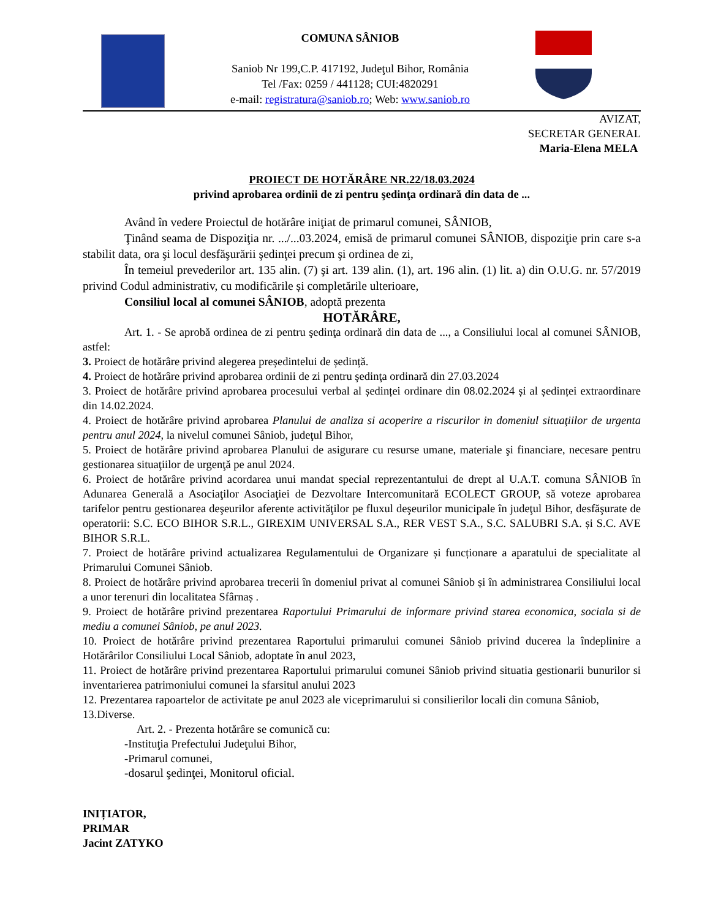COMUNA SÂNIOB
Saniob Nr 199,C.P. 417192, Judeţul Bihor, România
Tel /Fax: 0259 / 441128; CUI:4820291
e-mail: registratura@saniob.ro; Web: www.saniob.ro
AVIZAT,
SECRETAR GENERAL
Maria-Elena MELA
PROIECT DE HOTĂRÂRE NR.22/18.03.2024
privind aprobarea ordinii de zi pentru şedinţa ordinară din data de ...
Având în vedere Proiectul de hotărâre iniţiat de primarul comunei, SÂNIOB,
Ţinând seama de Dispoziţia nr. .../...03.2024, emisă de primarul comunei SÂNIOB, dispoziţie prin care s-a stabilit data, ora şi locul desfăşurării şedinţei precum şi ordinea de zi,
În temeiul prevederilor art. 135 alin. (7) şi art. 139 alin. (1), art. 196 alin. (1) lit. a) din O.U.G. nr. 57/2019 privind Codul administrativ, cu modificările și completările ulterioare,
Consiliul local al comunei SÂNIOB, adoptă prezenta
HOTĂRÂRE,
Art. 1. - Se aprobă ordinea de zi pentru şedinţa ordinară din data de ..., a Consiliului local al comunei SÂNIOB, astfel:
3. Proiect de hotărâre privind alegerea președintelui de ședință.
4. Proiect de hotărâre privind aprobarea ordinii de zi pentru şedinţa ordinară din 27.03.2024
3. Proiect de hotărâre privind aprobarea procesului verbal al ședinței ordinare din 08.02.2024 și al ședinței extraordinare din 14.02.2024.
4. Proiect de hotărâre privind aprobarea Planului de analiza si acoperire a riscurilor in domeniul situaţiilor de urgenta pentru anul 2024, la nivelul comunei Sâniob, judeţul Bihor,
5. Proiect de hotărâre privind aprobarea Planului de asigurare cu resurse umane, materiale şi financiare, necesare pentru gestionarea situaţiilor de urgenţă pe anul 2024.
6. Proiect de hotărâre privind acordarea unui mandat special reprezentantului de drept al U.A.T. comuna SÂNIOB în Adunarea Generală a Asociaţilor Asociaţiei de Dezvoltare Intercomunitară ECOLECT GROUP, să voteze aprobarea tarifelor pentru gestionarea deşeurilor aferente activităţilor pe fluxul deşeurilor municipale în judeţul Bihor, desfăşurate de operatorii: S.C. ECO BIHOR S.R.L., GIREXIM UNIVERSAL S.A., RER VEST S.A., S.C. SALUBRI S.A. și S.C. AVE BIHOR S.R.L.
7. Proiect de hotărâre privind actualizarea Regulamentului de Organizare și funcționare a aparatului de specialitate al Primarului Comunei Sâniob.
8. Proiect de hotărâre privind aprobarea trecerii în domeniul privat al comunei Sâniob și în administrarea Consiliului local a unor terenuri din localitatea Sfârnaș .
9. Proiect de hotărâre privind prezentarea Raportului Primarului de informare privind starea economica, sociala si de mediu a comunei Sâniob, pe anul 2023.
10. Proiect de hotărâre privind prezentarea Raportului primarului comunei Sâniob privind ducerea la îndeplinire a Hotărârilor Consiliului Local Sâniob, adoptate în anul 2023,
11. Proiect de hotărâre privind prezentarea Raportului primarului comunei Sâniob privind situatia gestionarii bunurilor si inventarierea patrimoniului comunei la sfarsitul anului 2023
12. Prezentarea rapoartelor de activitate pe anul 2023 ale viceprimarului si consilierilor locali din comuna Sâniob,
13.Diverse.
Art. 2. - Prezenta hotărâre se comunică cu:
-Instituţia Prefectului Judeţului Bihor,
-Primarul comunei,
-dosarul şedinţei, Monitorul oficial.
INIȚIATOR,
PRIMAR
Jacint ZATYKO